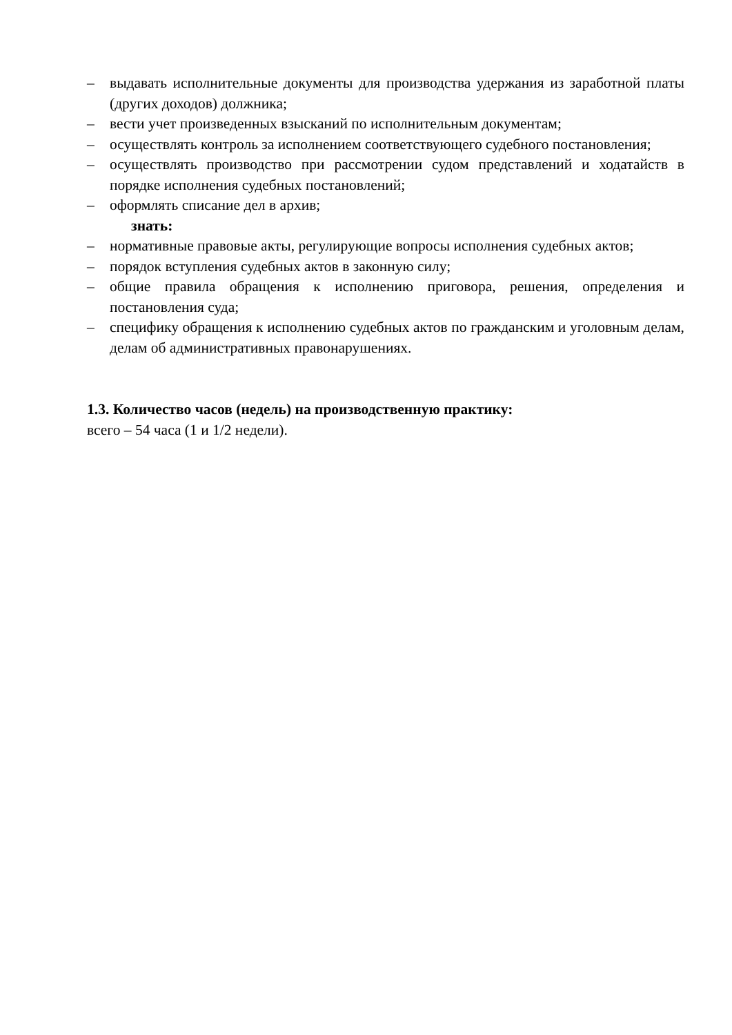– выдавать исполнительные документы для производства удержания из заработной платы (других доходов) должника;
– вести учет произведенных взысканий по исполнительным документам;
– осуществлять контроль за исполнением соответствующего судебного постановления;
– осуществлять производство при рассмотрении судом представлений и ходатайств в порядке исполнения судебных постановлений;
– оформлять списание дел в архив;
знать:
– нормативные правовые акты, регулирующие вопросы исполнения судебных актов;
– порядок вступления судебных актов в законную силу;
– общие правила обращения к исполнению приговора, решения, определения и постановления суда;
– специфику обращения к исполнению судебных актов по гражданским и уголовным делам, делам об административных правонарушениях.
1.3. Количество часов (недель) на производственную практику:
всего – 54 часа (1 и 1/2 недели).